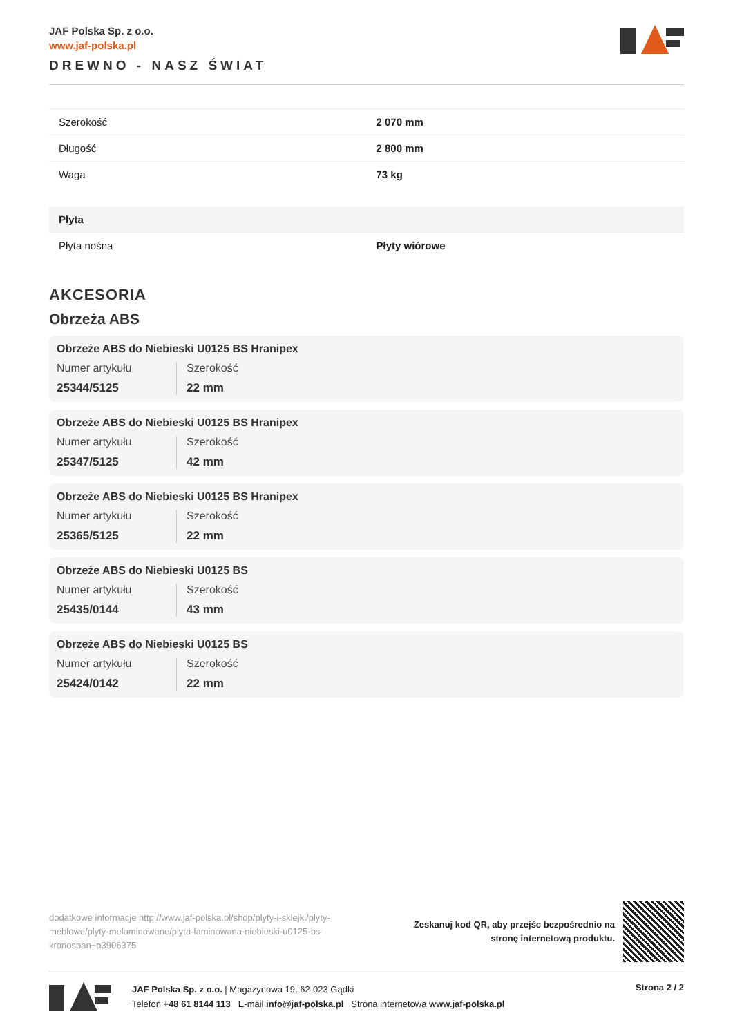JAF Polska Sp. z o.o.
www.jaf-polska.pl
DREWNO - NASZ ŚWIAT
| Szerokość | 2 070 mm |
| Długość | 2 800 mm |
| Waga | 73 kg |
| Płyta | |
| Płyta nośna | Płyty wiórowe |
AKCESORIA
Obrzeża ABS
Obrzeże ABS do Niebieski U0125 BS Hranipex
Numer artykułu
25344/5125
Szerokość
22 mm
Obrzeże ABS do Niebieski U0125 BS Hranipex
Numer artykułu
25347/5125
Szerokość
42 mm
Obrzeże ABS do Niebieski U0125 BS Hranipex
Numer artykułu
25365/5125
Szerokość
22 mm
Obrzeże ABS do Niebieski U0125 BS
Numer artykułu
25435/0144
Szerokość
43 mm
Obrzeże ABS do Niebieski U0125 BS
Numer artykułu
25424/0142
Szerokość
22 mm
dodatkowe informacje http://www.jaf-polska.pl/shop/plyty-i-sklejki/plyty-meblowe/plyty-melaminowane/plyta-laminowana-niebieski-u0125-bs-kronospan~p3906375
Zeskanuj kod QR, aby przejśc bezpośrednio na
stronę internetową produktu.
JAF Polska Sp. z o.o. | Magazynowa 19, 62-023 Gądki
Telefon +48 61 8144 113 E-mail info@jaf-polska.pl Strona internetowa www.jaf-polska.pl
Strona 2 / 2